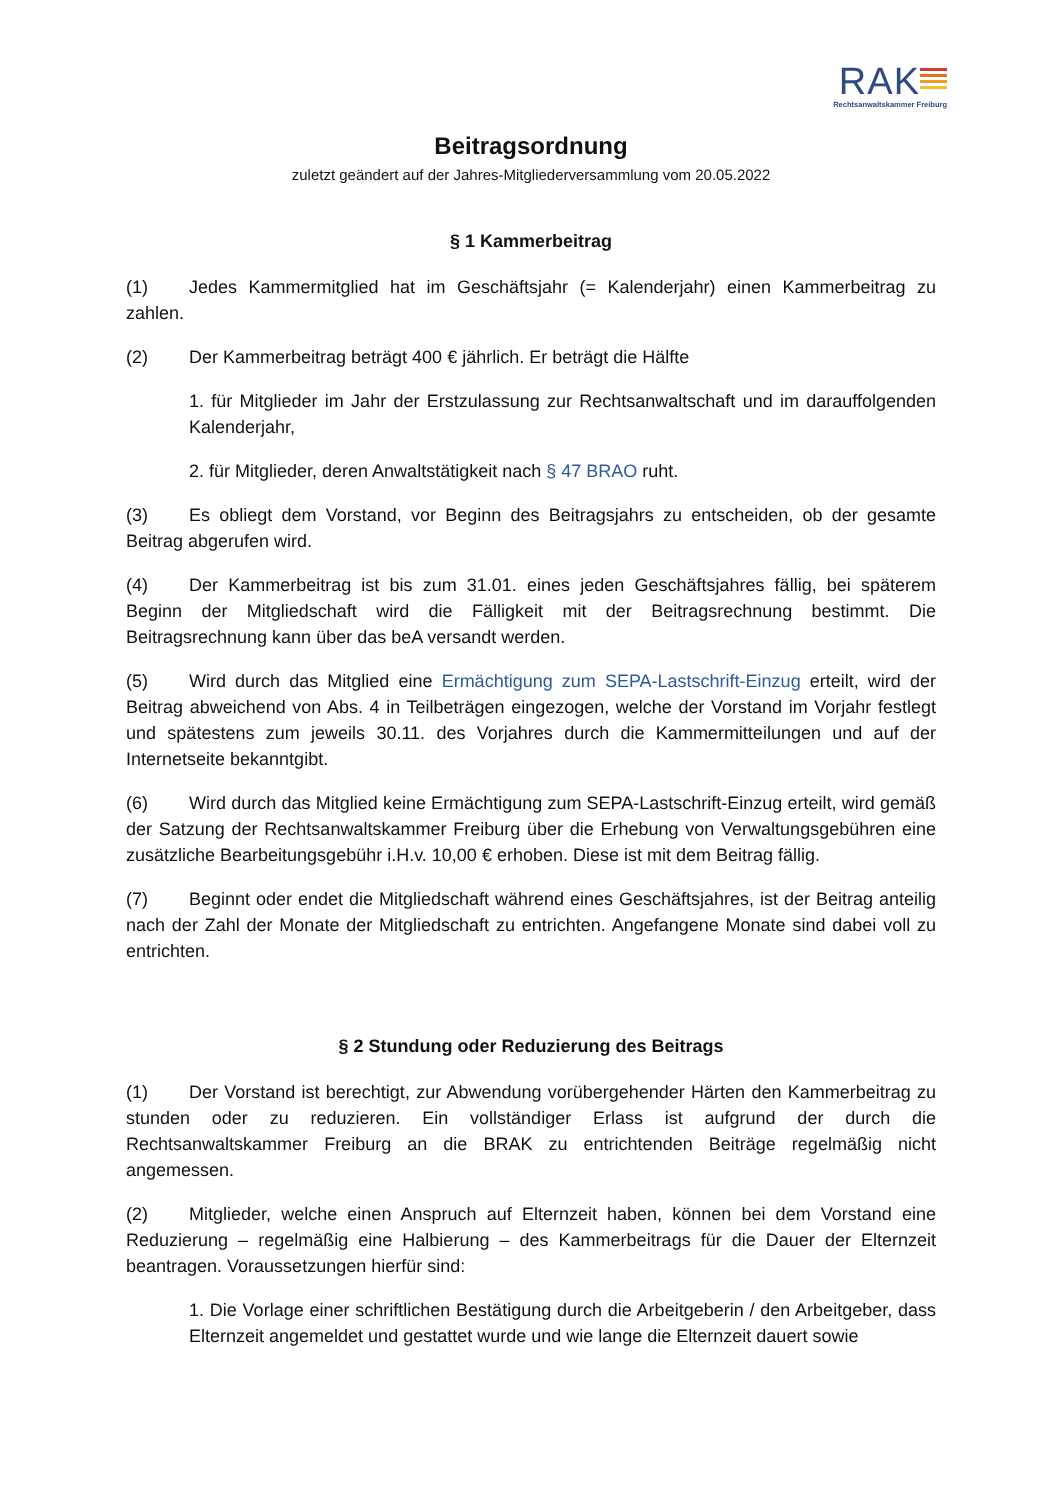RAK
Rechtsanwaltskammer Freiburg
Beitragsordnung
zuletzt geändert auf der Jahres-Mitgliederversammlung vom 20.05.2022
§ 1 Kammerbeitrag
(1) Jedes Kammermitglied hat im Geschäftsjahr (= Kalenderjahr) einen Kammerbeitrag zu zahlen.
(2) Der Kammerbeitrag beträgt 400 € jährlich. Er beträgt die Hälfte
1. für Mitglieder im Jahr der Erstzulassung zur Rechtsanwaltschaft und im darauffolgenden Kalenderjahr,
2. für Mitglieder, deren Anwaltstätigkeit nach § 47 BRAO ruht.
(3) Es obliegt dem Vorstand, vor Beginn des Beitragsjahrs zu entscheiden, ob der gesamte Beitrag abgerufen wird.
(4) Der Kammerbeitrag ist bis zum 31.01. eines jeden Geschäftsjahres fällig, bei späterem Beginn der Mitgliedschaft wird die Fälligkeit mit der Beitragsrechnung bestimmt. Die Beitragsrechnung kann über das beA versandt werden.
(5) Wird durch das Mitglied eine Ermächtigung zum SEPA-Lastschrift-Einzug erteilt, wird der Beitrag abweichend von Abs. 4 in Teilbeträgen eingezogen, welche der Vorstand im Vorjahr festlegt und spätestens zum jeweils 30.11. des Vorjahres durch die Kammermitteilungen und auf der Internetseite bekanntgibt.
(6) Wird durch das Mitglied keine Ermächtigung zum SEPA-Lastschrift-Einzug erteilt, wird gemäß der Satzung der Rechtsanwaltskammer Freiburg über die Erhebung von Verwaltungsgebühren eine zusätzliche Bearbeitungsgebühr i.H.v. 10,00 € erhoben. Diese ist mit dem Beitrag fällig.
(7) Beginnt oder endet die Mitgliedschaft während eines Geschäftsjahres, ist der Beitrag anteilig nach der Zahl der Monate der Mitgliedschaft zu entrichten. Angefangene Monate sind dabei voll zu entrichten.
§ 2 Stundung oder Reduzierung des Beitrags
(1) Der Vorstand ist berechtigt, zur Abwendung vorübergehender Härten den Kammerbeitrag zu stunden oder zu reduzieren. Ein vollständiger Erlass ist aufgrund der durch die Rechtsanwaltskammer Freiburg an die BRAK zu entrichtenden Beiträge regelmäßig nicht angemessen.
(2) Mitglieder, welche einen Anspruch auf Elternzeit haben, können bei dem Vorstand eine Reduzierung – regelmäßig eine Halbierung – des Kammerbeitrags für die Dauer der Elternzeit beantragen. Voraussetzungen hierfür sind:
1. Die Vorlage einer schriftlichen Bestätigung durch die Arbeitgeberin / den Arbeitgeber, dass Elternzeit angemeldet und gestattet wurde und wie lange die Elternzeit dauert sowie